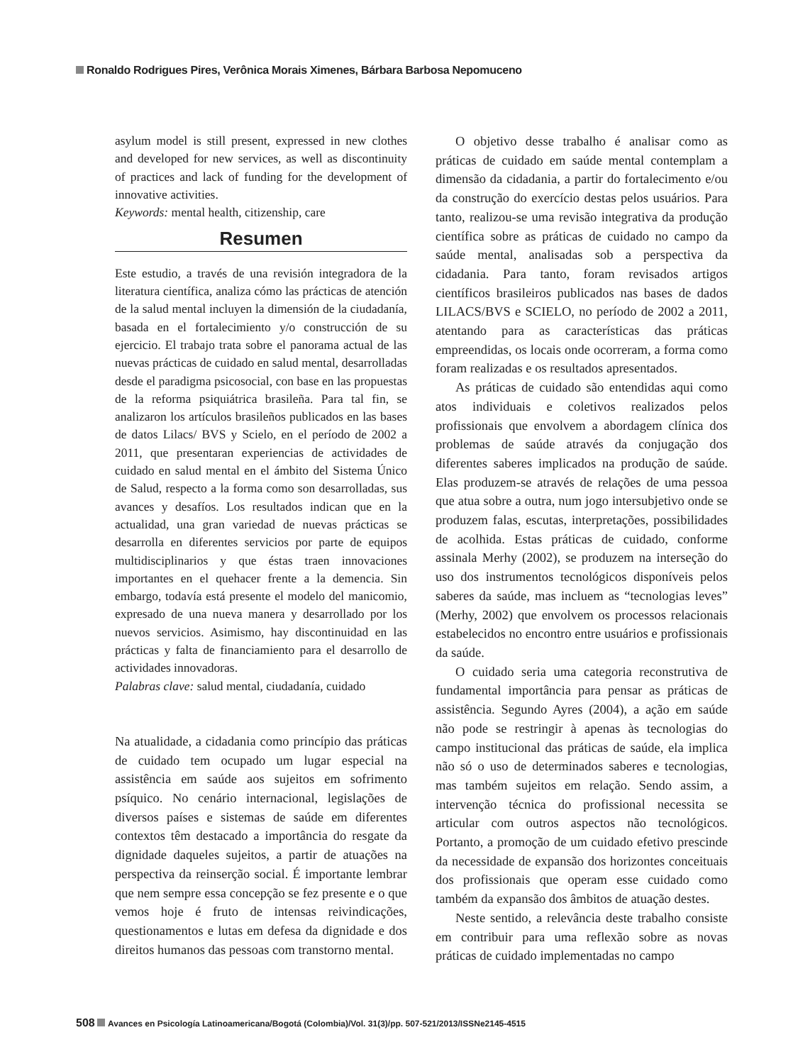Ronaldo Rodrigues Pires, Verônica Morais Ximenes, Bárbara Barbosa Nepomuceno
asylum model is still present, expressed in new clothes and developed for new services, as well as discontinuity of practices and lack of funding for the development of innovative activities.
Keywords: mental health, citizenship, care
Resumen
Este estudio, a través de una revisión integradora de la literatura científica, analiza cómo las prácticas de atención de la salud mental incluyen la dimensión de la ciudadanía, basada en el fortalecimiento y/o construcción de su ejercicio. El trabajo trata sobre el panorama actual de las nuevas prácticas de cuidado en salud mental, desarrolladas desde el paradigma psicosocial, con base en las propuestas de la reforma psiquiátrica brasileña. Para tal fin, se analizaron los artículos brasileños publicados en las bases de datos Lilacs/ BVS y Scielo, en el período de 2002 a 2011, que presentaran experiencias de actividades de cuidado en salud mental en el ámbito del Sistema Único de Salud, respecto a la forma como son desarrolladas, sus avances y desafíos. Los resultados indican que en la actualidad, una gran variedad de nuevas prácticas se desarrolla en diferentes servicios por parte de equipos multidisciplinarios y que éstas traen innovaciones importantes en el quehacer frente a la demencia. Sin embargo, todavía está presente el modelo del manicomio, expresado de una nueva manera y desarrollado por los nuevos servicios. Asimismo, hay discontinuidad en las prácticas y falta de financiamiento para el desarrollo de actividades innovadoras.
Palabras clave: salud mental, ciudadanía, cuidado
Na atualidade, a cidadania como princípio das práticas de cuidado tem ocupado um lugar especial na assistência em saúde aos sujeitos em sofrimento psíquico. No cenário internacional, legislações de diversos países e sistemas de saúde em diferentes contextos têm destacado a importância do resgate da dignidade daqueles sujeitos, a partir de atuações na perspectiva da reinserção social. É importante lembrar que nem sempre essa concepção se fez presente e o que vemos hoje é fruto de intensas reivindicações, questionamentos e lutas em defesa da dignidade e dos direitos humanos das pessoas com transtorno mental.
O objetivo desse trabalho é analisar como as práticas de cuidado em saúde mental contemplam a dimensão da cidadania, a partir do fortalecimento e/ou da construção do exercício destas pelos usuários. Para tanto, realizou-se uma revisão integrativa da produção científica sobre as práticas de cuidado no campo da saúde mental, analisadas sob a perspectiva da cidadania. Para tanto, foram revisados artigos científicos brasileiros publicados nas bases de dados LILACS/BVS e SCIELO, no período de 2002 a 2011, atentando para as características das práticas empreendidas, os locais onde ocorreram, a forma como foram realizadas e os resultados apresentados.
As práticas de cuidado são entendidas aqui como atos individuais e coletivos realizados pelos profissionais que envolvem a abordagem clínica dos problemas de saúde através da conjugação dos diferentes saberes implicados na produção de saúde. Elas produzem-se através de relações de uma pessoa que atua sobre a outra, num jogo intersubjetivo onde se produzem falas, escutas, interpretações, possibilidades de acolhida. Estas práticas de cuidado, conforme assinala Merhy (2002), se produzem na interseção do uso dos instrumentos tecnológicos disponíveis pelos saberes da saúde, mas incluem as “tecnologias leves” (Merhy, 2002) que envolvem os processos relacionais estabelecidos no encontro entre usuários e profissionais da saúde.
O cuidado seria uma categoria reconstrutiva de fundamental importância para pensar as práticas de assistência. Segundo Ayres (2004), a ação em saúde não pode se restringir à apenas às tecnologias do campo institucional das práticas de saúde, ela implica não só o uso de determinados saberes e tecnologias, mas também sujeitos em relação. Sendo assim, a intervenção técnica do profissional necessita se articular com outros aspectos não tecnológicos. Portanto, a promoção de um cuidado efetivo prescinde da necessidade de expansão dos horizontes conceituais dos profissionais que operam esse cuidado como também da expansão dos âmbitos de atuação destes.
Neste sentido, a relevância deste trabalho consiste em contribuir para uma reflexão sobre as novas práticas de cuidado implementadas no campo
508 Avances en Psicología Latinoamericana/Bogotá (Colombia)/Vol. 31(3)/pp. 507-521/2013/ISSNe2145-4515